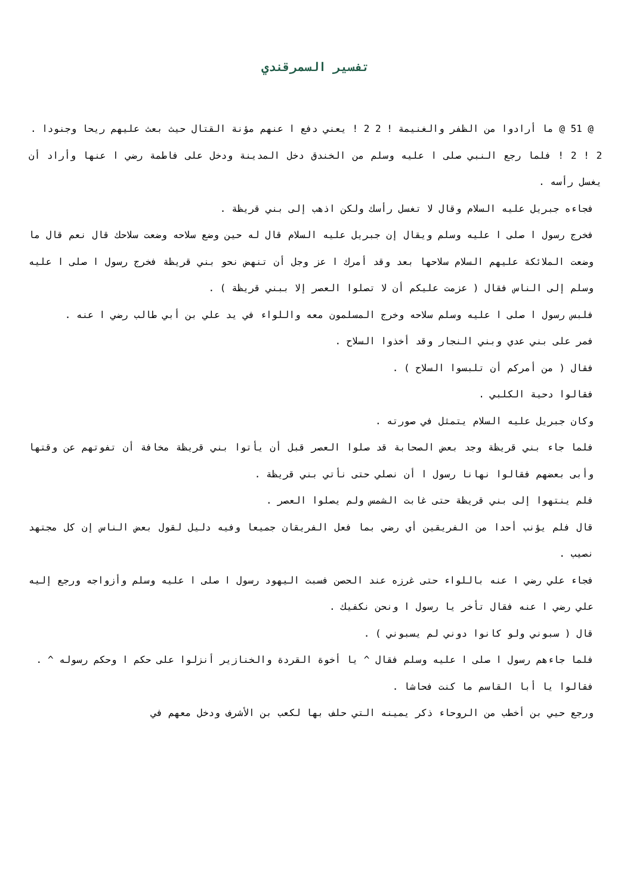تفسير السمرقندي
@ 51 @ ما أرادوا من الظفر والغنيمة ! 2 2 ! يعني دفع ا عنهم مؤنة القتال حيث بعث عليهم ريحا وجنودا .
2 ! 2 ! فلما رجع النبي صلى ا عليه وسلم من الخندق دخل المدينة ودخل على فاطمة رضي ا عنها وأراد أن يغسل رأسه .
فجاءه جبريل عليه السلام وقال لا تغسل رأسك ولكن اذهب إلى بني قريظة .
فخرج رسول ا صلى ا عليه وسلم ويقال إن جبريل عليه السلام قال له حين وضع سلاحه وضعت سلاحك قال نعم قال ما وضعت الملائكة عليهم السلام سلاحها بعد وقد أمرك ا عز وجل أن تنهض نحو بني قريظة فخرج رسول ا صلى ا عليه وسلم إلى الناس فقال ( عزمت عليكم أن لا تصلوا العصر إلا ببني قريظة ) .
فلبس رسول ا صلى ا عليه وسلم سلاحه وخرج المسلمون معه واللواء في يد علي بن أبي طالب رضي ا عنه .
فمر على بني عدي وبني النجار وقد أخذوا السلاح .
فقال ( من أمركم أن تلبسوا السلاح ) .
فقالوا دحية الكلبي .
وكان جبريل عليه السلام يتمثل في صورته .
فلما جاء بني قريظة وجد بعض الصحابة قد صلوا العصر قبل أن يأتوا بني قريظة مخافة أن تفوتهم عن وقتها وأبى بعضهم فقالوا نهانا رسول ا أن نصلي حتى نأتي بني قريظة .
فلم ينتهوا إلى بني قريظة حتى غابت الشمس ولم يصلوا العصر .
قال فلم يؤنب أحدا من الفريقين أي رضي بما فعل الفريقان جميعا وفيه دليل لقول بعض الناس إن كل مجتهد نصيب .
فجاء علي رضي ا عنه باللواء حتى غرزه عند الحصن فسبت اليهود رسول ا صلى ا عليه وسلم وأزواجه ورجع إليه علي رضي ا عنه فقال تأخر يا رسول ا ونحن نكفيك .
قال ( سبوني ولو كانوا دوني لم يسبوني ) .
فلما جاءهم رسول ا صلى ا عليه وسلم فقال ^ يا أخوة القردة والخنازير أنزلوا على حكم ا وحكم رسوله ^ .
فقالوا يا أبا القاسم ما كنت فحاشا .
ورجع حيي بن أخطب من الروحاء ذكر يمينه التي حلف بها لكعب بن الأشرف ودخل معهم في